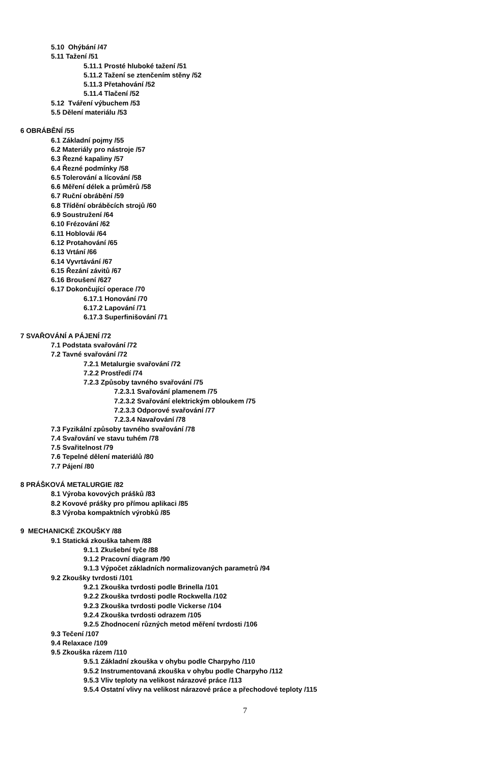5.10 Ohýbání /47
5.11 Tažení /51
5.11.1 Prosté hluboké tažení /51
5.11.2 Tažení se ztenčením stěny /52
5.11.3 Přetahování /52
5.11.4 Tlačení /52
5.12 Tváření výbuchem /53
5.5 Dělení materiálu /53
6 OBRÁBĚNÍ /55
6.1 Základní pojmy /55
6.2 Materiály pro nástroje /57
6.3 Řezné kapaliny /57
6.4 Řezné podmínky /58
6.5 Tolerování a lícování /58
6.6 Měření délek a průměrů /58
6.7 Ruční obrábění /59
6.8 Třídění obráběcích strojů /60
6.9 Soustružení /64
6.10 Frézování /62
6.11 Hoblovái /64
6.12 Protahování /65
6.13 Vrtání /66
6.14 Vyvrtávání /67
6.15 Řezání závitů /67
6.16 Broušení /627
6.17 Dokončující operace /70
6.17.1 Honování /70
6.17.2 Lapování /71
6.17.3 Superfinišování /71
7 SVAŘOVÁNÍ A PÁJENÍ /72
7.1 Podstata svařování /72
7.2 Tavné svařování /72
7.2.1 Metalurgie svařování /72
7.2.2 Prostředí /74
7.2.3 Způsoby tavného svařování /75
7.2.3.1 Svařování plamenem /75
7.2.3.2 Svařování elektrickým obloukem /75
7.2.3.3 Odporové svařování /77
7.2.3.4 Navařování /78
7.3 Fyzikální způsoby tavného svařování /78
7.4 Svařování ve stavu tuhém /78
7.5 Svařitelnost /79
7.6 Tepelné dělení materiálů /80
7.7 Pájení /80
8 PRÁŠKOVÁ METALURGIE /82
8.1 Výroba kovových prášků /83
8.2 Kovové prášky pro přímou aplikaci /85
8.3 Výroba kompaktních výrobků /85
9 MECHANICKÉ ZKOUŠKY /88
9.1 Statická zkouška tahem /88
9.1.1 Zkušební tyče /88
9.1.2 Pracovní diagram /90
9.1.3 Výpočet základních normalizovaných parametrů /94
9.2 Zkoušky tvrdosti /101
9.2.1 Zkouška tvrdosti podle Brinella /101
9.2.2 Zkouška tvrdosti podle Rockwella /102
9.2.3 Zkouška tvrdosti podle Vickerse /104
9.2.4 Zkouška tvrdosti odrazem /105
9.2.5 Zhodnocení různých metod měření tvrdosti /106
9.3 Tečení /107
9.4 Relaxace /109
9.5 Zkouška rázem /110
9.5.1 Základní zkouška v ohybu podle Charpyho /110
9.5.2 Instrumentovaná zkouška v ohybu podle Charpyho /112
9.5.3 Vliv teploty na velikost nárazové práce /113
9.5.4 Ostatní vlivy na velikost nárazové práce a přechodové teploty /115
7